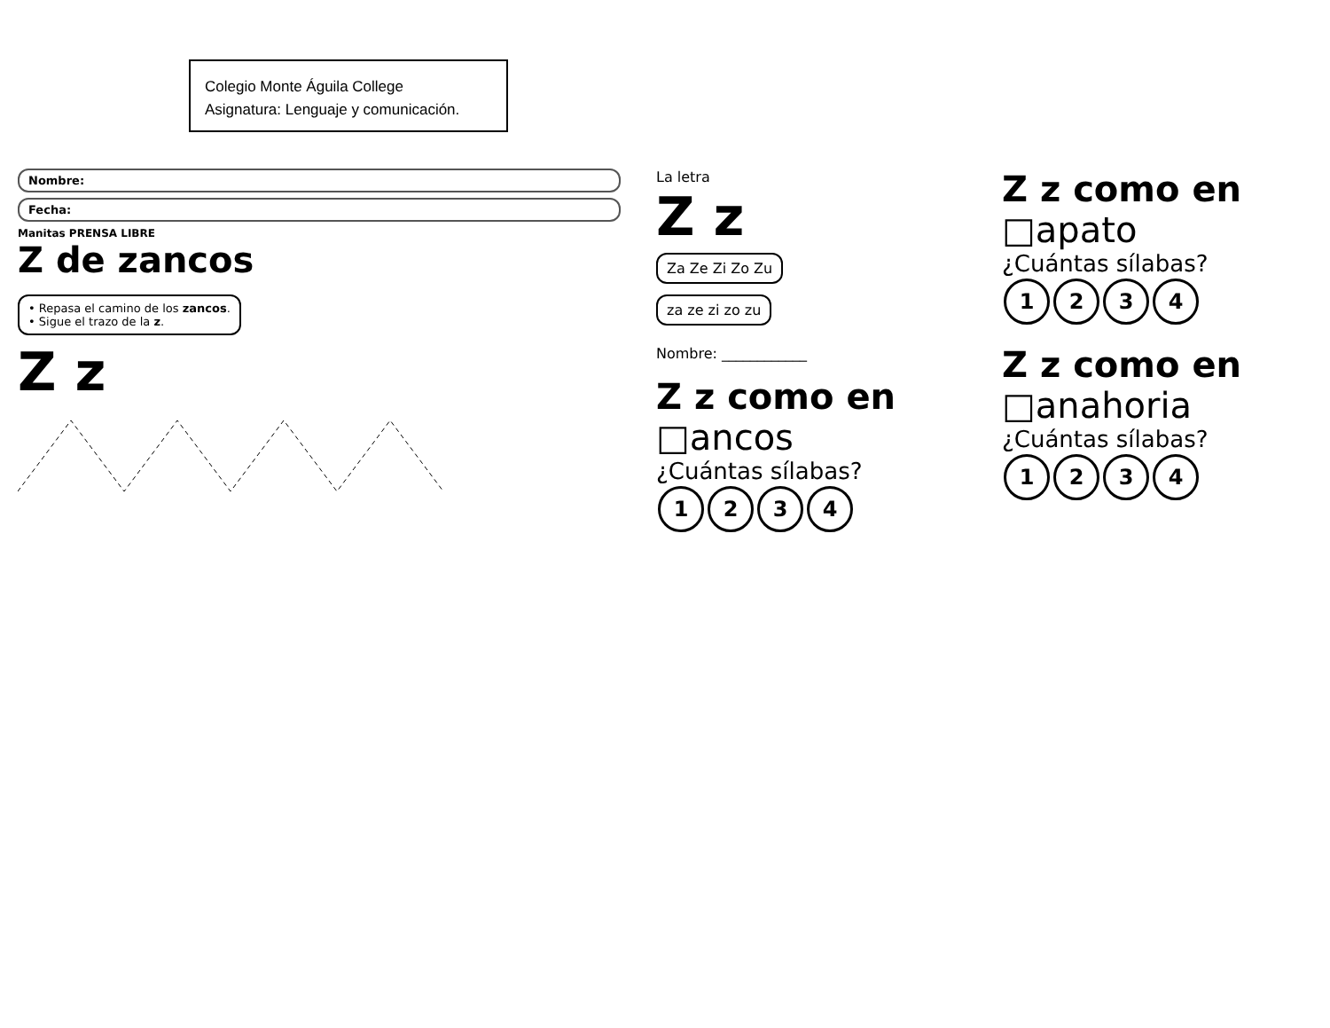Colegio Monte Águila College
Asignatura: Lenguaje y comunicación.
Nombre:
Fecha:
Manitas PRENSA LIBRE
Z de zancos
• Repasa el camino de los zancos.
• Sigue el trazo de la z.
Z z
La letra
Z z
Za Ze Zi Zo Zu
za ze zi zo zu
Nombre: ____________
Z z como en
□ancos
¿Cuántas sílabas?
1234
Z z como en
□apato
¿Cuántas sílabas?
1234
Z z como en
□anahoria
¿Cuántas sílabas?
1234